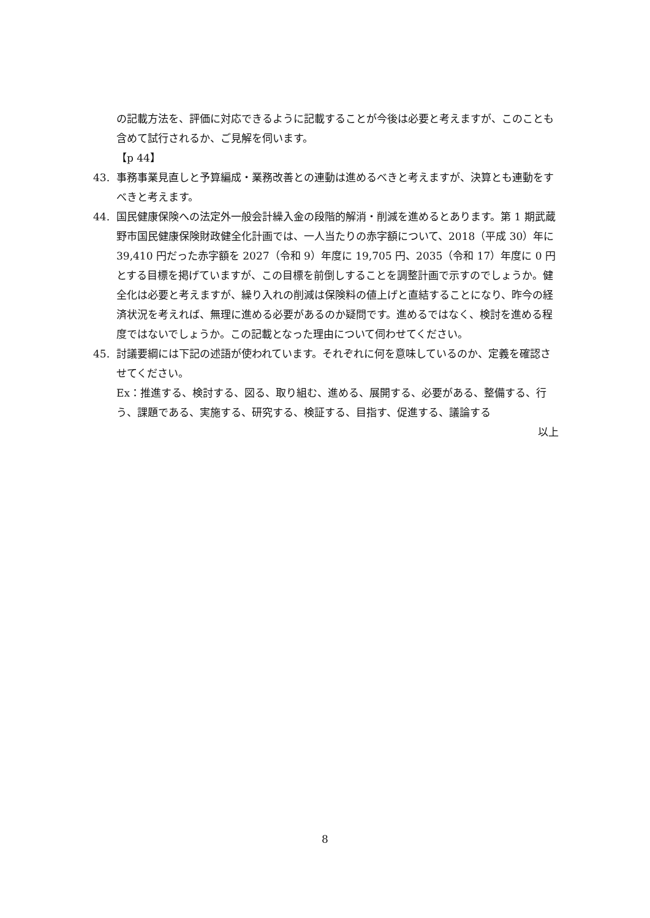の記載方法を、評価に対応できるように記載することが今後は必要と考えますが、このことも含めて試行されるか、ご見解を伺います。
【p 44】
43. 事務事業見直しと予算編成・業務改善との連動は進めるべきと考えますが、決算とも連動をすべきと考えます。
44. 国民健康保険への法定外一般会計繰入金の段階的解消・削減を進めるとあります。第 1 期武蔵野市国民健康保険財政健全化計画では、一人当たりの赤字額について、2018（平成 30）年に 39,410 円だった赤字額を 2027（令和 9）年度に 19,705 円、2035（令和 17）年度に 0 円とする目標を掲げていますが、この目標を前倒しすることを調整計画で示すのでしょうか。健全化は必要と考えますが、繰り入れの削減は保険料の値上げと直結することになり、昨今の経済状況を考えれば、無理に進める必要があるのか疑問です。進めるではなく、検討を進める程度ではないでしょうか。この記載となった理由について伺わせてください。
45. 討議要綱には下記の述語が使われています。それぞれに何を意味しているのか、定義を確認させてください。
Ex：推進する、検討する、図る、取り組む、進める、展開する、必要がある、整備する、行う、課題である、実施する、研究する、検証する、目指す、促進する、議論する
以上
8